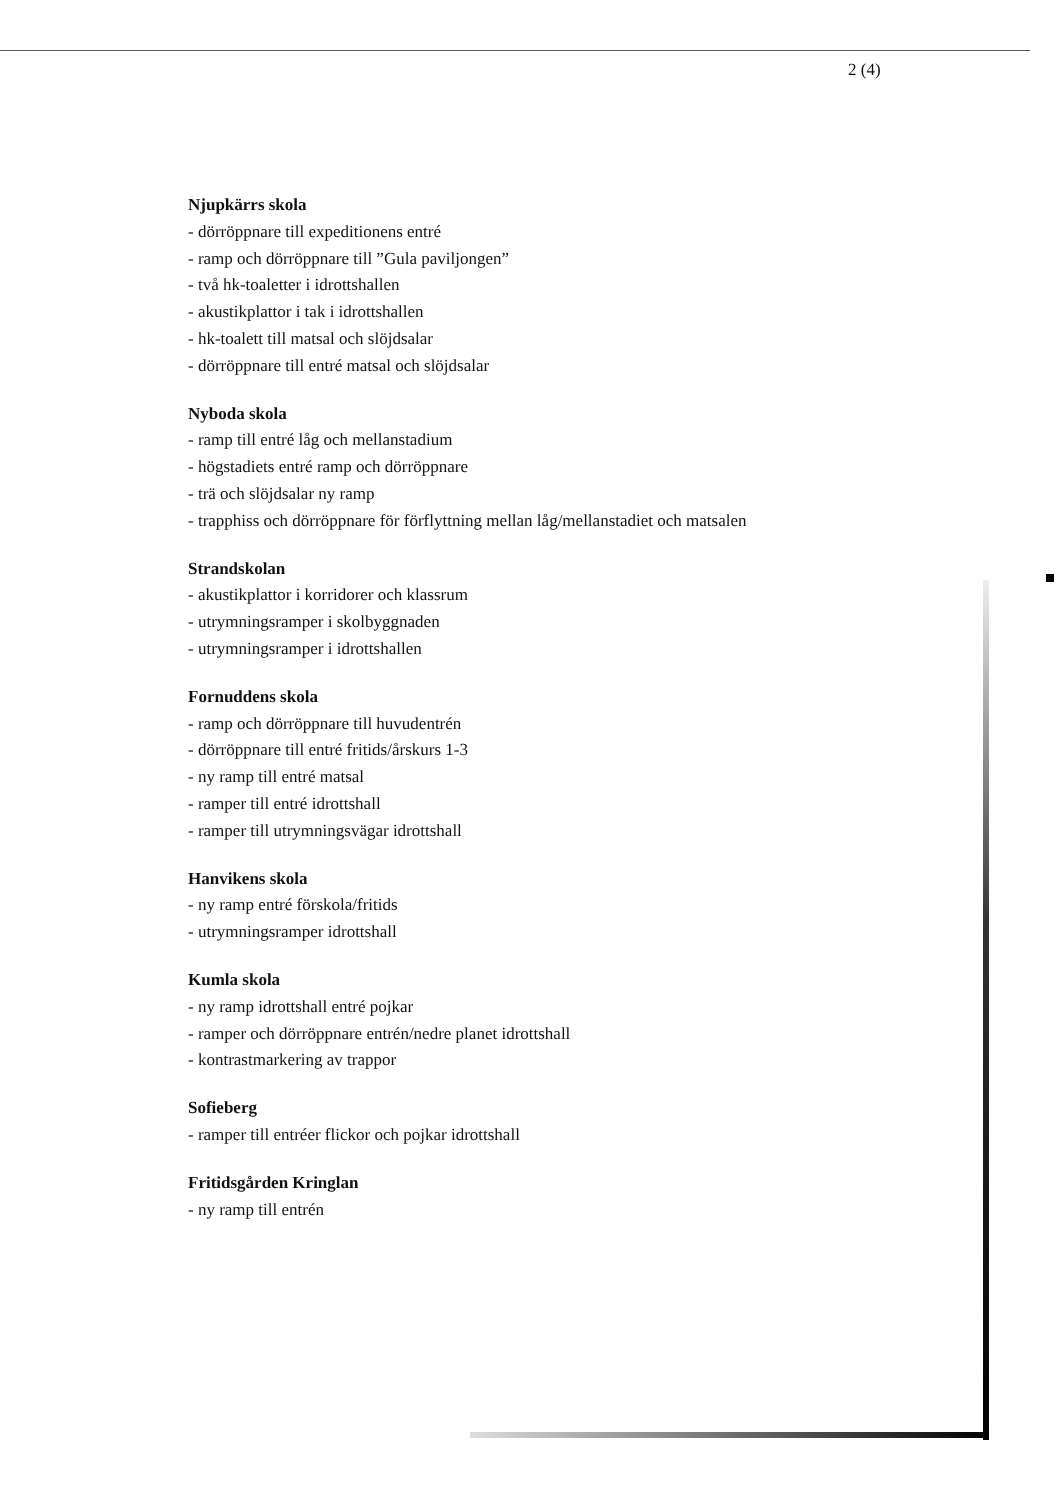2 (4)
Njupkärrs skola
- dörröppnare till expeditionens entré
- ramp och dörröppnare till ”Gula paviljongen”
- två hk-toaletter i idrottshallen
- akustikplattor i tak i idrottshallen
- hk-toalett till matsal och slöjdsalar
- dörröppnare till entré matsal och slöjdsalar
Nyboda skola
- ramp till entré låg och mellanstadium
- högstadiets entré ramp och dörröppnare
- trä och slöjdsalar ny ramp
- trapphiss och dörröppnare för förflyttning mellan låg/mellanstadiet och matsalen
Strandskolan
- akustikplattor i korridorer och klassrum
- utrymningsramper i skolbyggnaden
- utrymningsramper i idrottshallen
Fornuddens skola
- ramp och dörröppnare till huvudentrén
- dörröppnare till entré fritids/årskurs 1-3
- ny ramp till entré matsal
- ramper till entré idrottshall
- ramper till utrymningsvägar idrottshall
Hanvikens skola
- ny ramp entré förskola/fritids
- utrymningsramper idrottshall
Kumla skola
- ny ramp idrottshall entré pojkar
- ramper och dörröppnare entrén/nedre planet idrottshall
- kontrastmarkering av trappor
Sofieberg
- ramper till entréer flickor och pojkar idrottshall
Fritidsgården Kringlan
- ny ramp till entrén